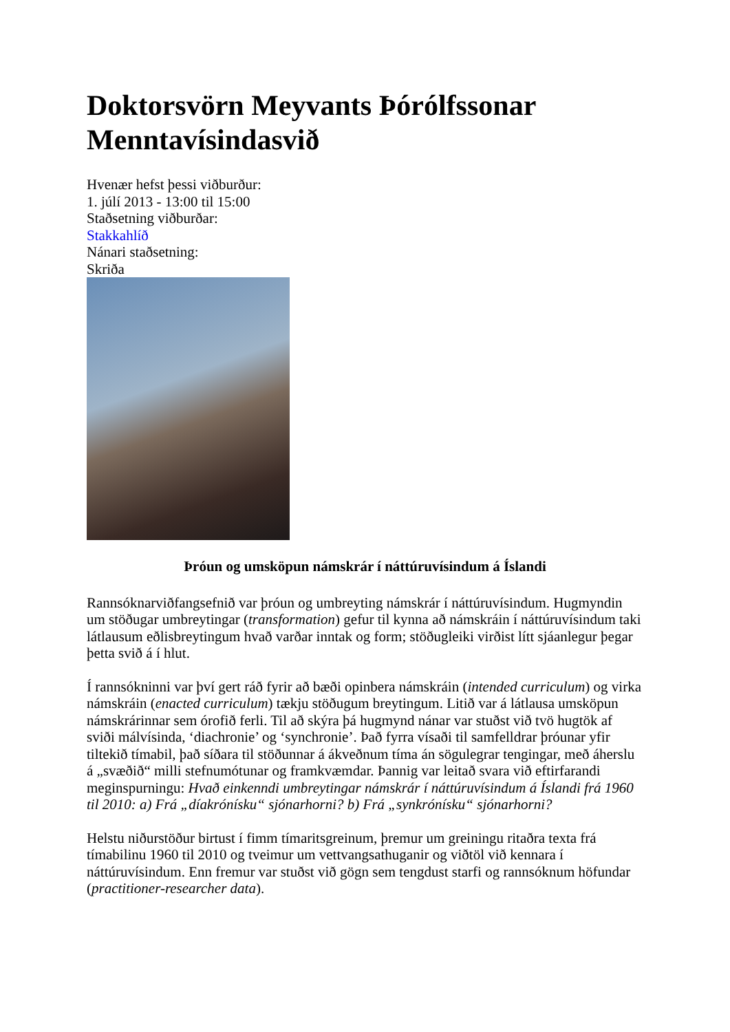Doktorsvörn Meyvants Þórólfssonar Menntavísindasvið
Hvenær hefst þessi viðburður:
1. júlí 2013 - 13:00 til 15:00
Staðsetning viðburðar:
Stakkahlíð
Nánari staðsetning:
Skriða
Þróun og umsköpun námskrár í náttúruvísindum á Íslandi
Rannsóknarviðfangsefnið var þróun og umbreyting námskrár í náttúruvísindum. Hugmyndin um stöðugar umbreytingar (transformation) gefur til kynna að námskráin í náttúruvísindum taki látlausum eðlisbreytingum hvað varðar inntak og form; stöðugleiki virðist lítt sjáanlegur þegar þetta svið á í hlut.
Í rannsókninni var því gert ráð fyrir að bæði opinbera námskráin (intended curriculum) og virka námskráin (enacted curriculum) tækju stöðugum breytingum. Litið var á látlausa umsköpun námskrárinnar sem órofið ferli. Til að skýra þá hugmynd nánar var stuðst við tvö hugtök af sviði málvísinda, ‘diachronie’ og ‘synchronie’. Það fyrra vísaði til samfelldrar þróunar yfir tiltekið tímabil, það síðara til stöðunnar á ákveðnum tíma án sögulegrar tengingar, með áherslu á „svæðið“ milli stefnumótunar og framkvæmdar. Þannig var leitað svara við eftirfarandi meginspurningu: Hvað einkenndi umbreytingar námskrár í náttúruvísindum á Íslandi frá 1960 til 2010: a) Frá „díakrónísku“ sjónarhorni? b) Frá „synkrónísku“ sjónarhorni?
Helstu niðurstöður birtust í fimm tímaritsgreinum, þremur um greiningu ritaðra texta frá tímabilinu 1960 til 2010 og tveimur um vettvangsathuganir og viðtöl við kennara í náttúruvísindum. Enn fremur var stuðst við gögn sem tengdust starfi og rannsóknum höfundar (practitioner-researcher data).